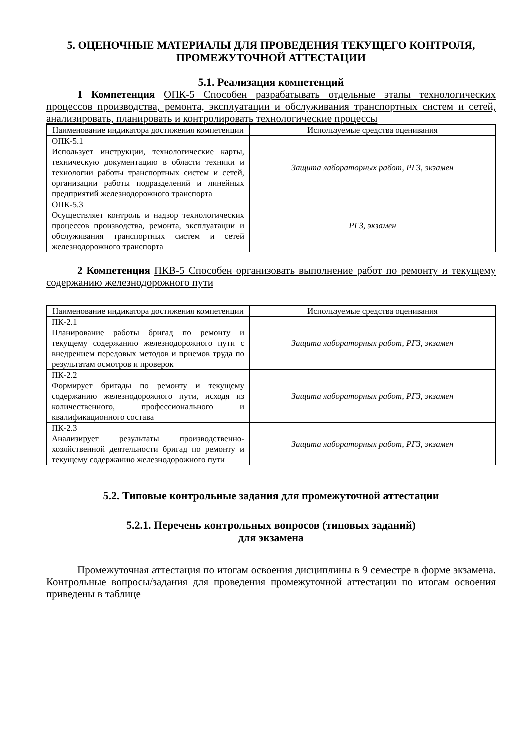5. ОЦЕНОЧНЫЕ МАТЕРИАЛЫ ДЛЯ ПРОВЕДЕНИЯ ТЕКУЩЕГО КОНТРОЛЯ, ПРОМЕЖУТОЧНОЙ АТТЕСТАЦИИ
5.1. Реализация компетенций
1 Компетенция ОПК-5 Способен разрабатывать отдельные этапы технологических процессов производства, ремонта, эксплуатации и обслуживания транспортных систем и сетей, анализировать, планировать и контролировать технологические процессы
| Наименование индикатора достижения компетенции | Используемые средства оценивания |
| --- | --- |
| ОПК-5.1 Использует инструкции, технологические карты, техническую документацию в области техники и технологии работы транспортных систем и сетей, организации работы подразделений и линейных предприятий железнодорожного транспорта | Защита лабораторных работ, РГЗ, экзамен |
| ОПК-5.3 Осуществляет контроль и надзор технологических процессов производства, ремонта, эксплуатации и обслуживания транспортных систем и сетей железнодорожного транспорта | РГЗ, экзамен |
2 Компетенция ПКВ-5 Способен организовать выполнение работ по ремонту и текущему содержанию железнодорожного пути
| Наименование индикатора достижения компетенции | Используемые средства оценивания |
| --- | --- |
| ПК-2.1 Планирование работы бригад по ремонту и текущему содержанию железнодорожного пути с внедрением передовых методов и приемов труда по результатам осмотров и проверок | Защита лабораторных работ, РГЗ, экзамен |
| ПК-2.2 Формирует бригады по ремонту и текущему содержанию железнодорожного пути, исходя из количественного, профессионального и квалификационного состава | Защита лабораторных работ, РГЗ, экзамен |
| ПК-2.3 Анализирует результаты производственно-хозяйственной деятельности бригад по ремонту и текущему содержанию железнодорожного пути | Защита лабораторных работ, РГЗ, экзамен |
5.2. Типовые контрольные задания для промежуточной аттестации
5.2.1. Перечень контрольных вопросов (типовых заданий)
для экзамена
Промежуточная аттестация по итогам освоения дисциплины в 9 семестре в форме экзамена. Контрольные вопросы/задания для проведения промежуточной аттестации по итогам освоения приведены в таблице